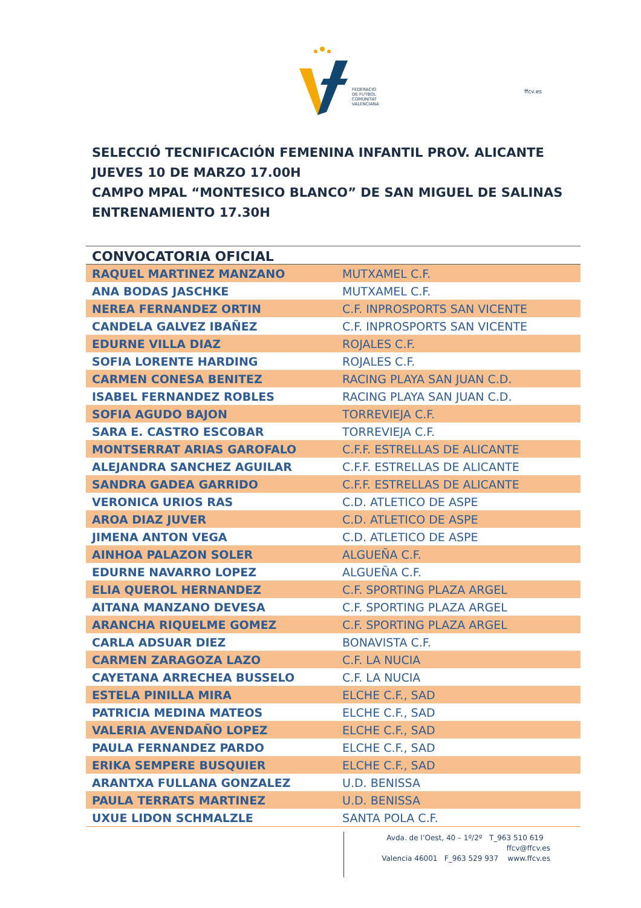FEDERACIÓ
DE FUTBOL
COMUNITAT
VALENCIANA
ffcv.es
SELECCIÓ TECNIFICACIÓN FEMENINA INFANTIL PROV. ALICANTE
JUEVES 10 DE MARZO 17.00H
CAMPO MPAL “MONTESICO BLANCO” DE SAN MIGUEL DE SALINAS
ENTRENAMIENTO 17.30H
| CONVOCATORIA OFICIAL | |
| --- | --- |
| RAQUEL MARTINEZ MANZANO | MUTXAMEL C.F. |
| ANA BODAS JASCHKE | MUTXAMEL C.F. |
| NEREA FERNANDEZ ORTIN | C.F. INPROSPORTS SAN VICENTE |
| CANDELA GALVEZ IBAÑEZ | C.F. INPROSPORTS SAN VICENTE |
| EDURNE VILLA DIAZ | ROJALES C.F. |
| SOFIA LORENTE HARDING | ROJALES C.F. |
| CARMEN CONESA BENITEZ | RACING PLAYA SAN JUAN C.D. |
| ISABEL FERNANDEZ ROBLES | RACING PLAYA SAN JUAN C.D. |
| SOFIA AGUDO BAJON | TORREVIEJA C.F. |
| SARA E. CASTRO ESCOBAR | TORREVIEJA C.F. |
| MONTSERRAT ARIAS GAROFALO | C.F.F. ESTRELLAS DE ALICANTE |
| ALEJANDRA SANCHEZ AGUILAR | C.F.F. ESTRELLAS DE ALICANTE |
| SANDRA GADEA GARRIDO | C.F.F. ESTRELLAS DE ALICANTE |
| VERONICA URIOS RAS | C.D. ATLETICO DE ASPE |
| AROA DIAZ JUVER | C.D. ATLETICO DE ASPE |
| JIMENA ANTON VEGA | C.D. ATLETICO DE ASPE |
| AINHOA PALAZON SOLER | ALGUEÑA C.F. |
| EDURNE NAVARRO LOPEZ | ALGUEÑA C.F. |
| ELIA QUEROL HERNANDEZ | C.F. SPORTING PLAZA ARGEL |
| AITANA MANZANO DEVESA | C.F. SPORTING PLAZA ARGEL |
| ARANCHA RIQUELME GOMEZ | C.F. SPORTING PLAZA ARGEL |
| CARLA ADSUAR DIEZ | BONAVISTA C.F. |
| CARMEN ZARAGOZA LAZO | C.F. LA NUCIA |
| CAYETANA ARRECHEA BUSSELO | C.F. LA NUCIA |
| ESTELA PINILLA MIRA | ELCHE C.F., SAD |
| PATRICIA MEDINA MATEOS | ELCHE C.F., SAD |
| VALERIA AVENDAÑO LOPEZ | ELCHE C.F., SAD |
| PAULA FERNANDEZ PARDO | ELCHE C.F., SAD |
| ERIKA SEMPERE BUSQUIER | ELCHE C.F., SAD |
| ARANTXA FULLANA GONZALEZ | U.D. BENISSA |
| PAULA TERRATS MARTINEZ | U.D. BENISSA |
| UXUE LIDON SCHMALZLE | SANTA POLA C.F. |
Avda. de l’Oest, 40 – 1º/2º T_963 510 619 ffcv@ffcv.es
Valencia 46001 F_963 529 937 www.ffcv.es